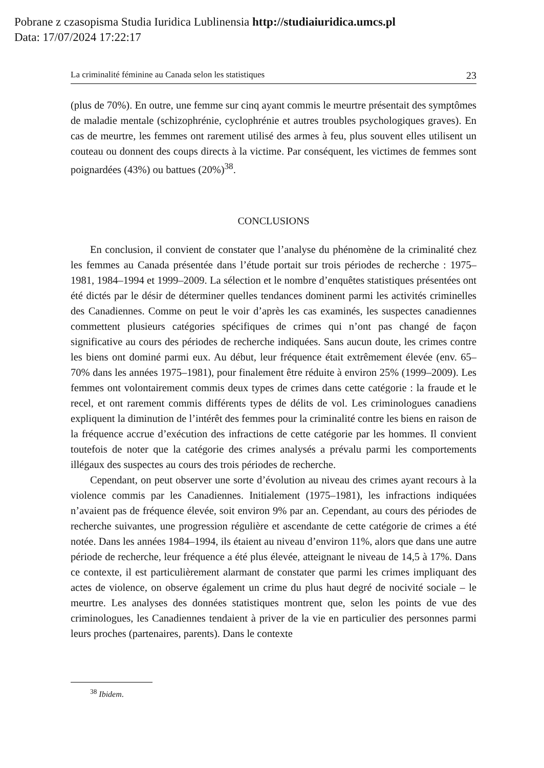Pobrane z czasopisma Studia Iuridica Lublinensia http://studiaiuridica.umcs.pl
Data: 17/07/2024 17:22:17
La criminalité féminine au Canada selon les statistiques 23
(plus de 70%). En outre, une femme sur cinq ayant commis le meurtre présentait des symptômes de maladie mentale (schizophrénie, cyclophrénie et autres troubles psychologiques graves). En cas de meurtre, les femmes ont rarement utilisé des armes à feu, plus souvent elles utilisent un couteau ou donnent des coups directs à la victime. Par conséquent, les victimes de femmes sont poignardées (43%) ou battues (20%)<sup>38</sup>.
CONCLUSIONS
En conclusion, il convient de constater que l’analyse du phénomène de la criminalité chez les femmes au Canada présentée dans l’étude portait sur trois périodes de recherche : 1975–1981, 1984–1994 et 1999–2009. La sélection et le nombre d’enquêtes statistiques présentées ont été dictés par le désir de déterminer quelles tendances dominent parmi les activités criminelles des Canadiennes. Comme on peut le voir d’après les cas examinés, les suspectes canadiennes commettent plusieurs catégories spécifiques de crimes qui n’ont pas changé de façon significative au cours des périodes de recherche indiquées. Sans aucun doute, les crimes contre les biens ont dominé parmi eux. Au début, leur fréquence était extrêmement élevée (env. 65–70% dans les années 1975–1981), pour finalement être réduite à environ 25% (1999–2009). Les femmes ont volontairement commis deux types de crimes dans cette catégorie : la fraude et le recel, et ont rarement commis différents types de délits de vol. Les criminologues canadiens expliquent la diminution de l’intérêt des femmes pour la criminalité contre les biens en raison de la fréquence accrue d’exécution des infractions de cette catégorie par les hommes. Il convient toutefois de noter que la catégorie des crimes analysés a prévalu parmi les comportements illégaux des suspectes au cours des trois périodes de recherche.
Cependant, on peut observer une sorte d’évolution au niveau des crimes ayant recours à la violence commis par les Canadiennes. Initialement (1975–1981), les infractions indiquées n’avaient pas de fréquence élevée, soit environ 9% par an. Cependant, au cours des périodes de recherche suivantes, une progression régulière et ascendante de cette catégorie de crimes a été notée. Dans les années 1984–1994, ils étaient au niveau d’environ 11%, alors que dans une autre période de recherche, leur fréquence a été plus élevée, atteignant le niveau de 14,5 à 17%. Dans ce contexte, il est particulièrement alarmant de constater que parmi les crimes impliquant des actes de violence, on observe également un crime du plus haut degré de nocivité sociale – le meurtre. Les analyses des données statistiques montrent que, selon les points de vue des criminologues, les Canadiennes tendaient à priver de la vie en particulier des personnes parmi leurs proches (partenaires, parents). Dans le contexte
<sup>38</sup> Ibidem.